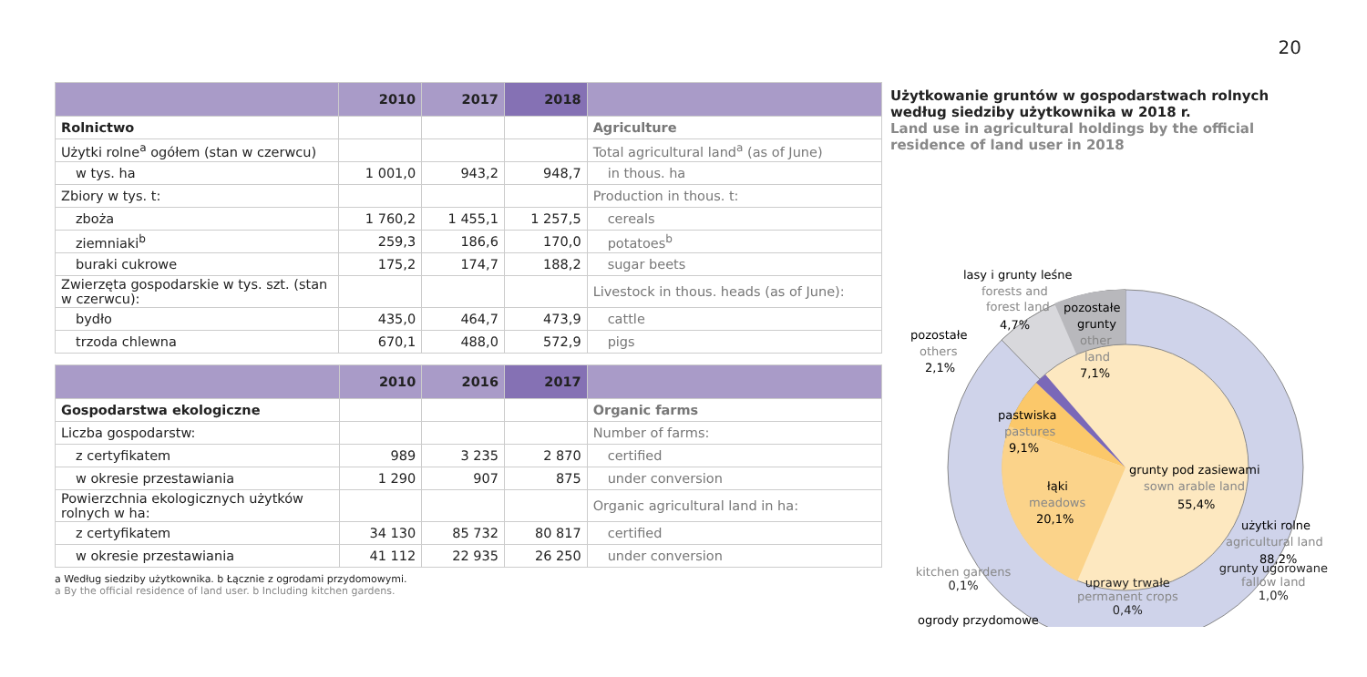20
| | 2010 | 2017 | 2018 | |
| --- | --- | --- | --- | --- |
| Rolnictwo | | | | Agriculture |
| Użytki rolne<sup>a</sup> ogółem (stan w czerwcu) | | | | Total agricultural land<sup>a</sup> (as of June) |
| w tys. ha | 1 001,0 | 943,2 | 948,7 | in thous. ha |
| Zbiory w tys. t: | | | | Production in thous. t: |
| zboża | 1 760,2 | 1 455,1 | 1 257,5 | cereals |
| ziemniaki<sup>b</sup> | 259,3 | 186,6 | 170,0 | potatoes<sup>b</sup> |
| buraki cukrowe | 175,2 | 174,7 | 188,2 | sugar beets |
| Zwierzęta gospodarskie w tys. szt. (stan w czerwcu): | | | | Livestock in thous. heads (as of June): |
| bydło | 435,0 | 464,7 | 473,9 | cattle |
| trzoda chlewna | 670,1 | 488,0 | 572,9 | pigs |
| | 2010 | 2016 | 2017 | |
| --- | --- | --- | --- | --- |
| Gospodarstwa ekologiczne | | | | Organic farms |
| Liczba gospodarstw: | | | | Number of farms: |
| z certyfikatem | 989 | 3 235 | 2 870 | certified |
| w okresie przestawiania | 1 290 | 907 | 875 | under conversion |
| Powierzchnia ekologicznych użytków rolnych w ha: | | | | Organic agricultural land in ha: |
| z certyfikatem | 34 130 | 85 732 | 80 817 | certified |
| w okresie przestawiania | 41 112 | 22 935 | 26 250 | under conversion |
a Według siedziby użytkownika. b Łącznie z ogrodami przydomowymi.
a By the official residence of land user. b Including kitchen gardens.
Użytkowanie gruntów w gospodarstwach rolnych według siedziby użytkownika w 2018 r.
Land use in agricultural holdings by the official residence of land user in 2018
lasy i grunty leśne
forests and
forest land
4,7%
pozostałe
grunty
other
land
7,1%
pozostałe
others
2,1%
pastwiska
pastures
9,1%
grunty pod zasiewami
sown arable land
55,4%
łąki
meadows
20,1%
użytki rolne
agricultural land
88,2%
ogrody przydomowe
kitchen gardens
0,1%
uprawy trwałe
permanent crops
0,4%
grunty ugorowane
fallow land
1,0%